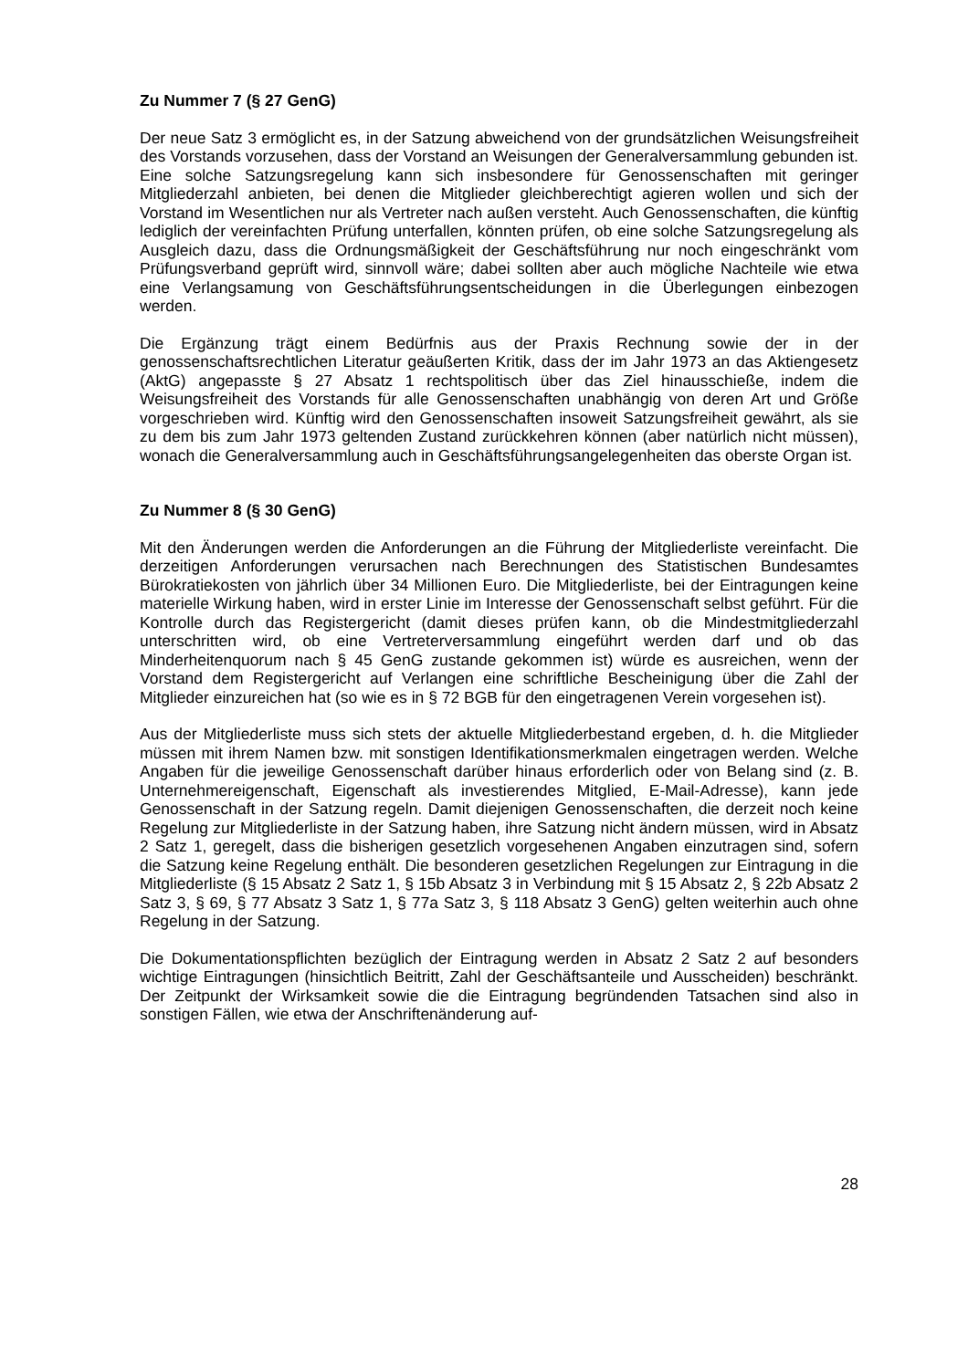Zu Nummer 7 (§ 27 GenG)
Der neue Satz 3 ermöglicht es, in der Satzung abweichend von der grundsätzlichen Weisungsfreiheit des Vorstands vorzusehen, dass der Vorstand an Weisungen der Generalversammlung gebunden ist. Eine solche Satzungsregelung kann sich insbesondere für Genossenschaften mit geringer Mitgliederzahl anbieten, bei denen die Mitglieder gleichberechtigt agieren wollen und sich der Vorstand im Wesentlichen nur als Vertreter nach außen versteht. Auch Genossenschaften, die künftig lediglich der vereinfachten Prüfung unterfallen, könnten prüfen, ob eine solche Satzungsregelung als Ausgleich dazu, dass die Ordnungsmäßigkeit der Geschäftsführung nur noch eingeschränkt vom Prüfungsverband geprüft wird, sinnvoll wäre; dabei sollten aber auch mögliche Nachteile wie etwa eine Verlangsamung von Geschäftsführungsentscheidungen in die Überlegungen einbezogen werden.
Die Ergänzung trägt einem Bedürfnis aus der Praxis Rechnung sowie der in der genossenschaftsrechtlichen Literatur geäußerten Kritik, dass der im Jahr 1973 an das Aktiengesetz (AktG) angepasste § 27 Absatz 1 rechtspolitisch über das Ziel hinausschieße, indem die Weisungsfreiheit des Vorstands für alle Genossenschaften unabhängig von deren Art und Größe vorgeschrieben wird. Künftig wird den Genossenschaften insoweit Satzungsfreiheit gewährt, als sie zu dem bis zum Jahr 1973 geltenden Zustand zurückkehren können (aber natürlich nicht müssen), wonach die Generalversammlung auch in Geschäftsführungsangelegenheiten das oberste Organ ist.
Zu Nummer 8 (§ 30 GenG)
Mit den Änderungen werden die Anforderungen an die Führung der Mitgliederliste vereinfacht. Die derzeitigen Anforderungen verursachen nach Berechnungen des Statistischen Bundesamtes Bürokratiekosten von jährlich über 34 Millionen Euro. Die Mitgliederliste, bei der Eintragungen keine materielle Wirkung haben, wird in erster Linie im Interesse der Genossenschaft selbst geführt. Für die Kontrolle durch das Registergericht (damit dieses prüfen kann, ob die Mindestmitgliederzahl unterschritten wird, ob eine Vertreterversammlung eingeführt werden darf und ob das Minderheitenquorum nach § 45 GenG zustande gekommen ist) würde es ausreichen, wenn der Vorstand dem Registergericht auf Verlangen eine schriftliche Bescheinigung über die Zahl der Mitglieder einzureichen hat (so wie es in § 72 BGB für den eingetragenen Verein vorgesehen ist).
Aus der Mitgliederliste muss sich stets der aktuelle Mitgliederbestand ergeben, d. h. die Mitglieder müssen mit ihrem Namen bzw. mit sonstigen Identifikationsmerkmalen eingetragen werden. Welche Angaben für die jeweilige Genossenschaft darüber hinaus erforderlich oder von Belang sind (z. B. Unternehmereigenschaft, Eigenschaft als investierendes Mitglied, E-Mail-Adresse), kann jede Genossenschaft in der Satzung regeln. Damit diejenigen Genossenschaften, die derzeit noch keine Regelung zur Mitgliederliste in der Satzung haben, ihre Satzung nicht ändern müssen, wird in Absatz 2 Satz 1, geregelt, dass die bisherigen gesetzlich vorgesehenen Angaben einzutragen sind, sofern die Satzung keine Regelung enthält. Die besonderen gesetzlichen Regelungen zur Eintragung in die Mitgliederliste (§ 15 Absatz 2 Satz 1, § 15b Absatz 3 in Verbindung mit § 15 Absatz 2, § 22b Absatz 2 Satz 3, § 69, § 77 Absatz 3 Satz 1, § 77a Satz 3, § 118 Absatz 3 GenG) gelten weiterhin auch ohne Regelung in der Satzung.
Die Dokumentationspflichten bezüglich der Eintragung werden in Absatz 2 Satz 2 auf besonders wichtige Eintragungen (hinsichtlich Beitritt, Zahl der Geschäftsanteile und Ausscheiden) beschränkt. Der Zeitpunkt der Wirksamkeit sowie die die Eintragung begründenden Tatsachen sind also in sonstigen Fällen, wie etwa der Anschriftenänderung auf-
28